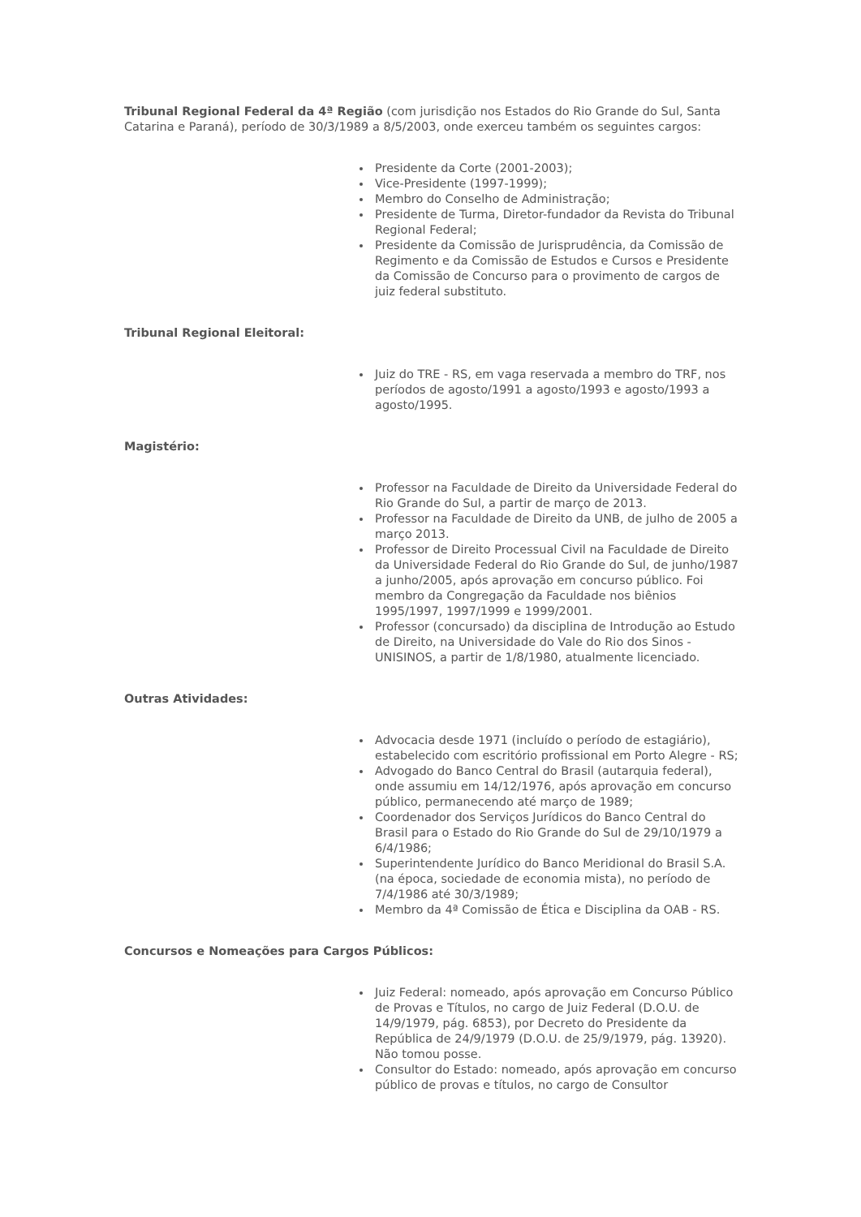Tribunal Regional Federal da 4ª Região (com jurisdição nos Estados do Rio Grande do Sul, Santa Catarina e Paraná), período de 30/3/1989 a 8/5/2003, onde exerceu também os seguintes cargos:
Presidente da Corte (2001-2003);
Vice-Presidente (1997-1999);
Membro do Conselho de Administração;
Presidente de Turma, Diretor-fundador da Revista do Tribunal Regional Federal;
Presidente da Comissão de Jurisprudência, da Comissão de Regimento e da Comissão de Estudos e Cursos e Presidente da Comissão de Concurso para o provimento de cargos de juiz federal substituto.
Tribunal Regional Eleitoral:
Juiz do TRE - RS, em vaga reservada a membro do TRF, nos períodos de agosto/1991 a agosto/1993 e agosto/1993 a agosto/1995.
Magistério:
Professor na Faculdade de Direito da Universidade Federal do Rio Grande do Sul, a partir de março de 2013.
Professor na Faculdade de Direito da UNB, de julho de 2005 a março 2013.
Professor de Direito Processual Civil na Faculdade de Direito da Universidade Federal do Rio Grande do Sul, de junho/1987 a junho/2005, após aprovação em concurso público. Foi membro da Congregação da Faculdade nos biênios 1995/1997, 1997/1999 e 1999/2001.
Professor (concursado) da disciplina de Introdução ao Estudo de Direito, na Universidade do Vale do Rio dos Sinos - UNISINOS, a partir de 1/8/1980, atualmente licenciado.
Outras Atividades:
Advocacia desde 1971 (incluído o período de estagiário), estabelecido com escritório profissional em Porto Alegre - RS;
Advogado do Banco Central do Brasil (autarquia federal), onde assumiu em 14/12/1976, após aprovação em concurso público, permanecendo até março de 1989;
Coordenador dos Serviços Jurídicos do Banco Central do Brasil para o Estado do Rio Grande do Sul de 29/10/1979 a 6/4/1986;
Superintendente Jurídico do Banco Meridional do Brasil S.A. (na época, sociedade de economia mista), no período de 7/4/1986 até 30/3/1989;
Membro da 4ª Comissão de Ética e Disciplina da OAB - RS.
Concursos e Nomeações para Cargos Públicos:
Juiz Federal: nomeado, após aprovação em Concurso Público de Provas e Títulos, no cargo de Juiz Federal (D.O.U. de 14/9/1979, pág. 6853), por Decreto do Presidente da República de 24/9/1979 (D.O.U. de 25/9/1979, pág. 13920). Não tomou posse.
Consultor do Estado: nomeado, após aprovação em concurso público de provas e títulos, no cargo de Consultor